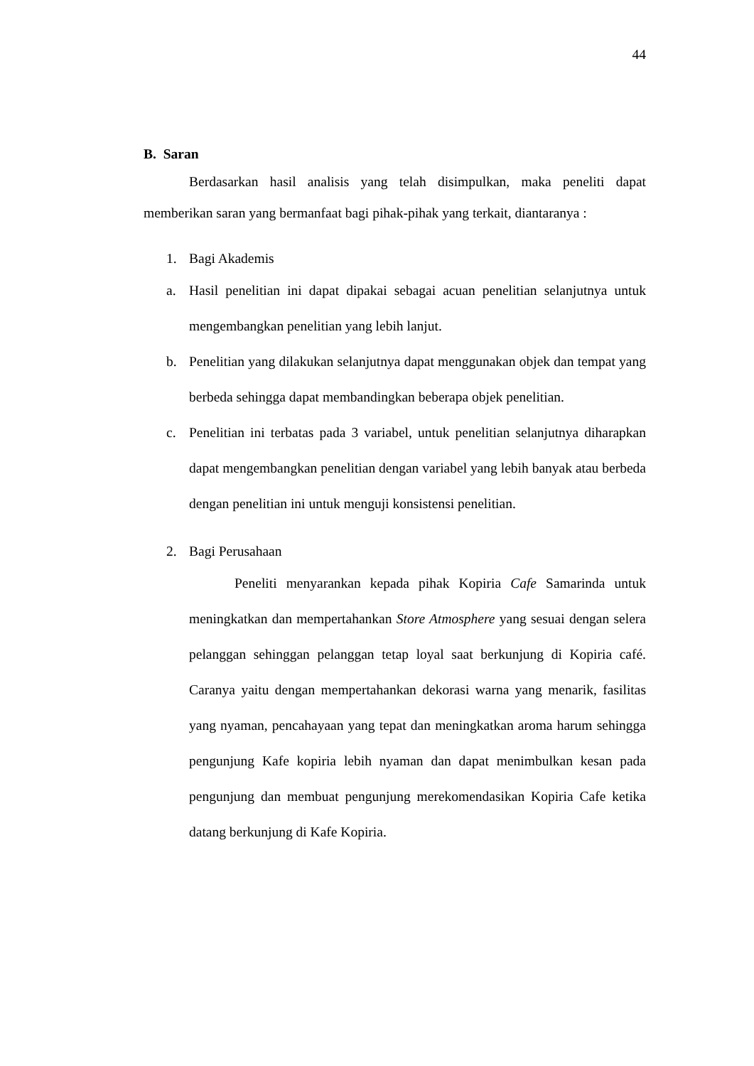44
B. Saran
Berdasarkan hasil analisis yang telah disimpulkan, maka peneliti dapat memberikan saran yang bermanfaat bagi pihak-pihak yang terkait, diantaranya :
1. Bagi Akademis
a. Hasil penelitian ini dapat dipakai sebagai acuan penelitian selanjutnya untuk mengembangkan penelitian yang lebih lanjut.
b. Penelitian yang dilakukan selanjutnya dapat menggunakan objek dan tempat yang berbeda sehingga dapat membandingkan beberapa objek penelitian.
c. Penelitian ini terbatas pada 3 variabel, untuk penelitian selanjutnya diharapkan dapat mengembangkan penelitian dengan variabel yang lebih banyak atau berbeda dengan penelitian ini untuk menguji konsistensi penelitian.
2. Bagi Perusahaan
Peneliti menyarankan kepada pihak Kopiria Cafe Samarinda untuk meningkatkan dan mempertahankan Store Atmosphere yang sesuai dengan selera pelanggan sehinggan pelanggan tetap loyal saat berkunjung di Kopiria café. Caranya yaitu dengan mempertahankan dekorasi warna yang menarik, fasilitas yang nyaman, pencahayaan yang tepat dan meningkatkan aroma harum sehingga pengunjung Kafe kopiria lebih nyaman dan dapat menimbulkan kesan pada pengunjung dan membuat pengunjung merekomendasikan Kopiria Cafe ketika datang berkunjung di Kafe Kopiria.